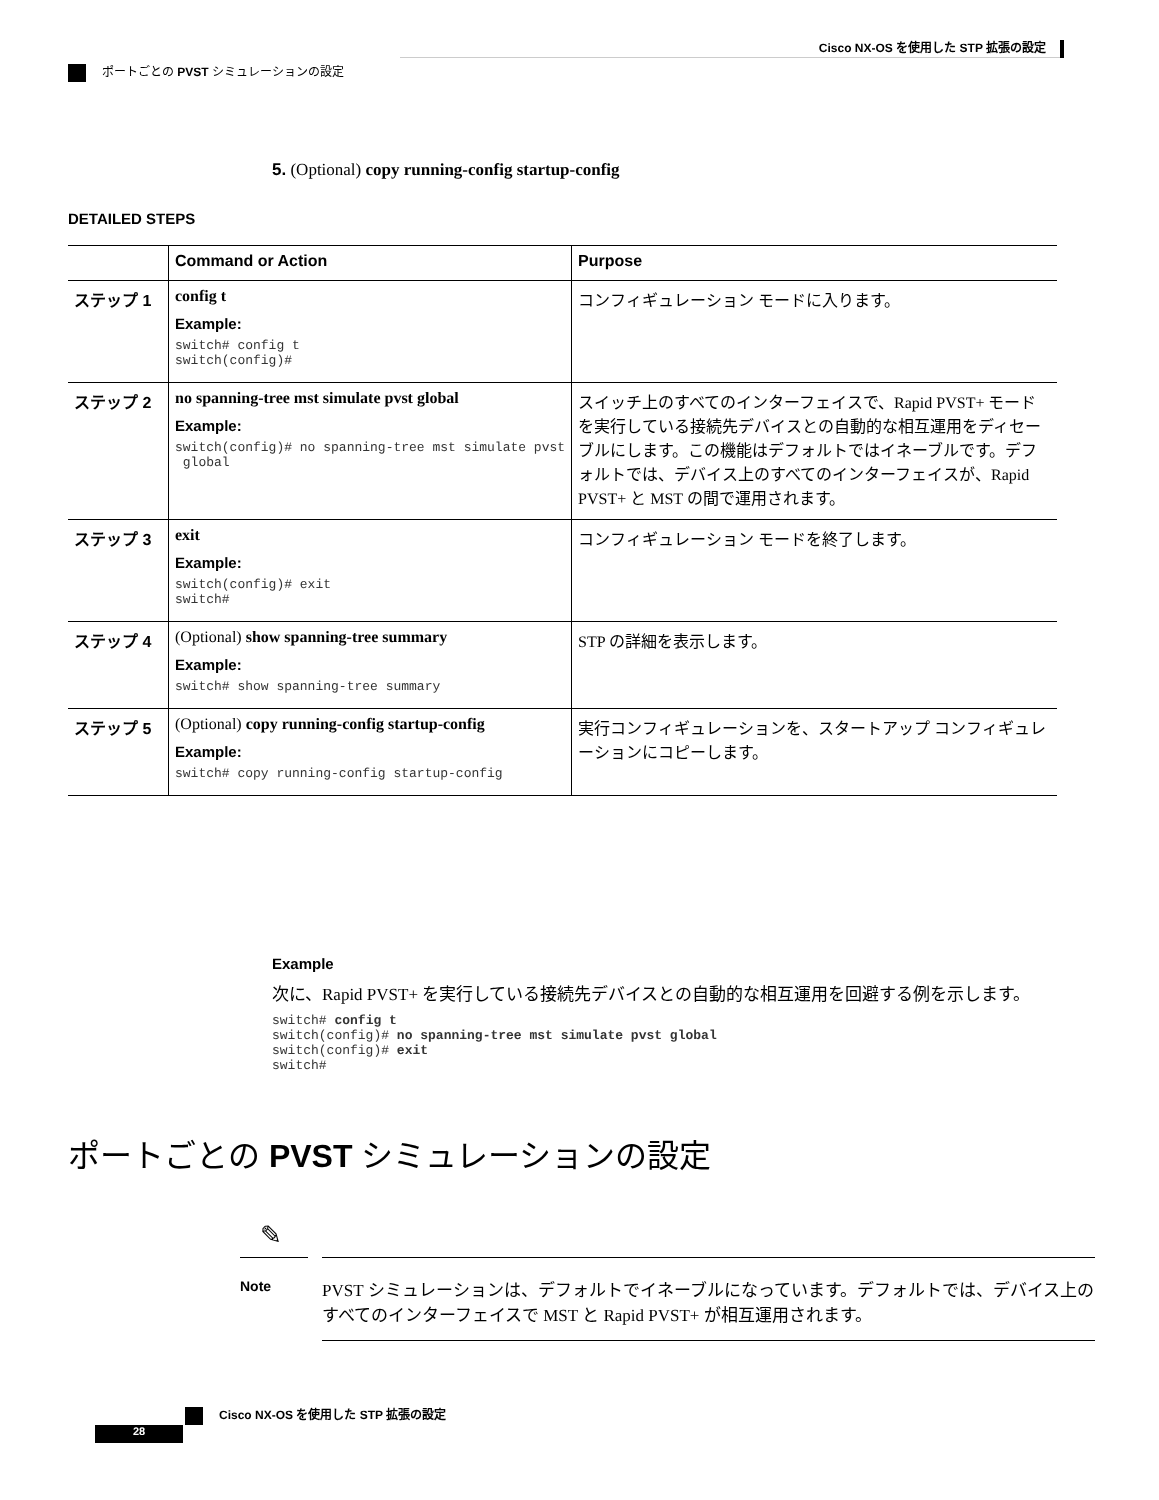Cisco NX-OS を使用した STP 拡張の設定
ポートごとの PVST シミュレーションの設定
5. (Optional) copy running-config startup-config
DETAILED STEPS
| | Command or Action | Purpose |
| --- | --- | --- |
| ステップ 1 | config t Example: switch# config t switch(config)# | コンフィギュレーション モードに入ります。 |
| ステップ 2 | no spanning-tree mst simulate pvst global Example: switch(config)# no spanning-tree mst simulate pvst global | スイッチ上のすべてのインターフェイスで、Rapid PVST+ モードを実行している接続先デバイスとの自動的な相互運用をディセーブルにします。この機能はデフォルトではイネーブルです。デフォルトでは、デバイス上のすべてのインターフェイスが、Rapid PVST+ と MST の間で運用されます。 |
| ステップ 3 | exit Example: switch(config)# exit switch# | コンフィギュレーション モードを終了します。 |
| ステップ 4 | (Optional) show spanning-tree summary Example: switch# show spanning-tree summary | STP の詳細を表示します。 |
| ステップ 5 | (Optional) copy running-config startup-config Example: switch# copy running-config startup-config | 実行コンフィギュレーションを、スタートアップ コンフィギュレーションにコピーします。 |
Example
次に、Rapid PVST+ を実行している接続先デバイスとの自動的な相互運用を回避する例を示します。
switch# config t switch(config)# no spanning-tree mst simulate pvst global switch(config)# exit switch#
ポートごとの PVST シミュレーションの設定
✎
Note
PVST シミュレーションは、デフォルトでイネーブルになっています。デフォルトでは、デバイス上のすべてのインターフェイスで MST と Rapid PVST+ が相互運用されます。
Cisco NX-OS を使用した STP 拡張の設定
28